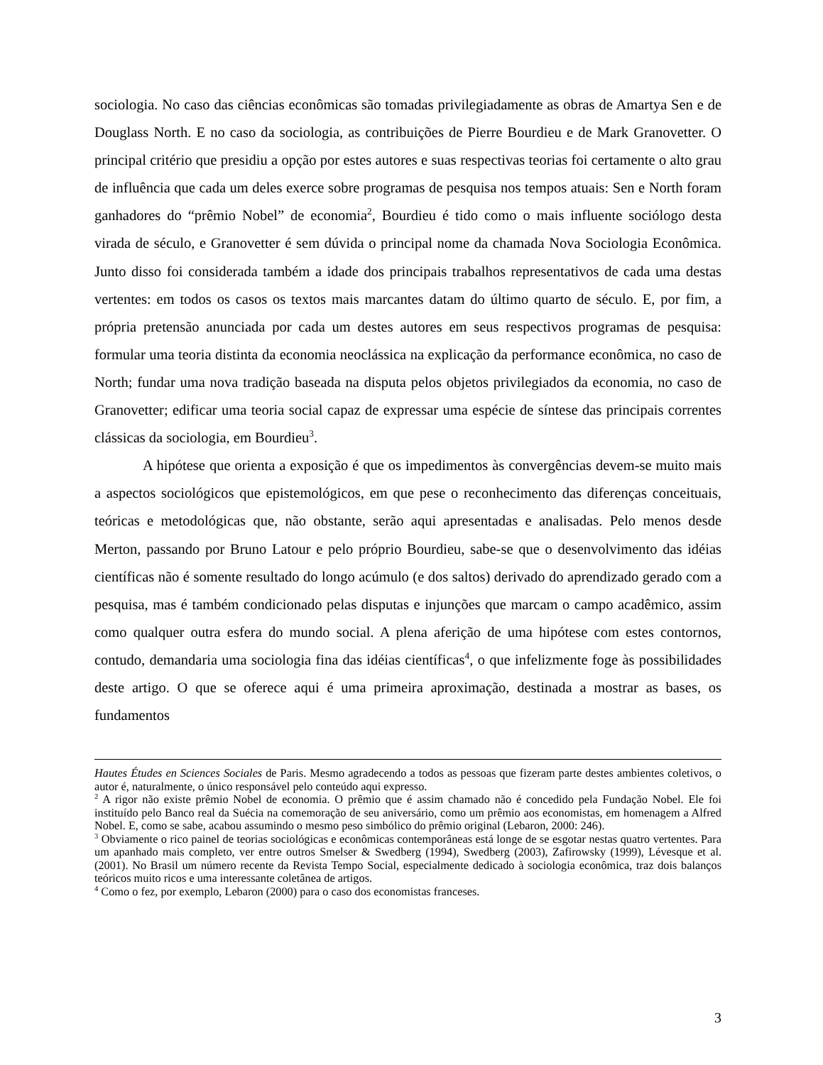sociologia. No caso das ciências econômicas são tomadas privilegiadamente as obras de Amartya Sen e de Douglass North. E no caso da sociologia, as contribuições de Pierre Bourdieu e de Mark Granovetter. O principal critério que presidiu a opção por estes autores e suas respectivas teorias foi certamente o alto grau de influência que cada um deles exerce sobre programas de pesquisa nos tempos atuais: Sen e North foram ganhadores do “prêmio Nobel” de economia<sup>2</sup>, Bourdieu é tido como o mais influente sociólogo desta virada de século, e Granovetter é sem dúvida o principal nome da chamada Nova Sociologia Econômica. Junto disso foi considerada também a idade dos principais trabalhos representativos de cada uma destas vertentes: em todos os casos os textos mais marcantes datam do último quarto de século. E, por fim, a própria pretensão anunciada por cada um destes autores em seus respectivos programas de pesquisa: formular uma teoria distinta da economia neoclássica na explicação da performance econômica, no caso de North; fundar uma nova tradição baseada na disputa pelos objetos privilegiados da economia, no caso de Granovetter; edificar uma teoria social capaz de expressar uma espécie de síntese das principais correntes clássicas da sociologia, em Bourdieu<sup>3</sup>.
A hipótese que orienta a exposição é que os impedimentos às convergências devem-se muito mais a aspectos sociológicos que epistemológicos, em que pese o reconhecimento das diferenças conceituais, teóricas e metodológicas que, não obstante, serão aqui apresentadas e analisadas. Pelo menos desde Merton, passando por Bruno Latour e pelo próprio Bourdieu, sabe-se que o desenvolvimento das idéias científicas não é somente resultado do longo acúmulo (e dos saltos) derivado do aprendizado gerado com a pesquisa, mas é também condicionado pelas disputas e injunções que marcam o campo acadêmico, assim como qualquer outra esfera do mundo social. A plena aferição de uma hipótese com estes contornos, contudo, demandaria uma sociologia fina das idéias científicas<sup>4</sup>, o que infelizmente foge às possibilidades deste artigo. O que se oferece aqui é uma primeira aproximação, destinada a mostrar as bases, os fundamentos
Hautes Études en Sciences Sociales de Paris. Mesmo agradecendo a todos as pessoas que fizeram parte destes ambientes coletivos, o autor é, naturalmente, o único responsável pelo conteúdo aqui expresso.
<sup>2</sup> A rigor não existe prêmio Nobel de economia. O prêmio que é assim chamado não é concedido pela Fundação Nobel. Ele foi instituído pelo Banco real da Suécia na comemoração de seu aniversário, como um prêmio aos economistas, em homenagem a Alfred Nobel. E, como se sabe, acabou assumindo o mesmo peso simbólico do prêmio original (Lebaron, 2000: 246).
<sup>3</sup> Obviamente o rico painel de teorias sociológicas e econômicas contemporâneas está longe de se esgotar nestas quatro vertentes. Para um apanhado mais completo, ver entre outros Smelser & Swedberg (1994), Swedberg (2003), Zafirowsky (1999), Lévesque et al. (2001). No Brasil um número recente da Revista Tempo Social, especialmente dedicado à sociologia econômica, traz dois balanços teóricos muito ricos e uma interessante coletânea de artigos.
<sup>4</sup> Como o fez, por exemplo, Lebaron (2000) para o caso dos economistas franceses.
3